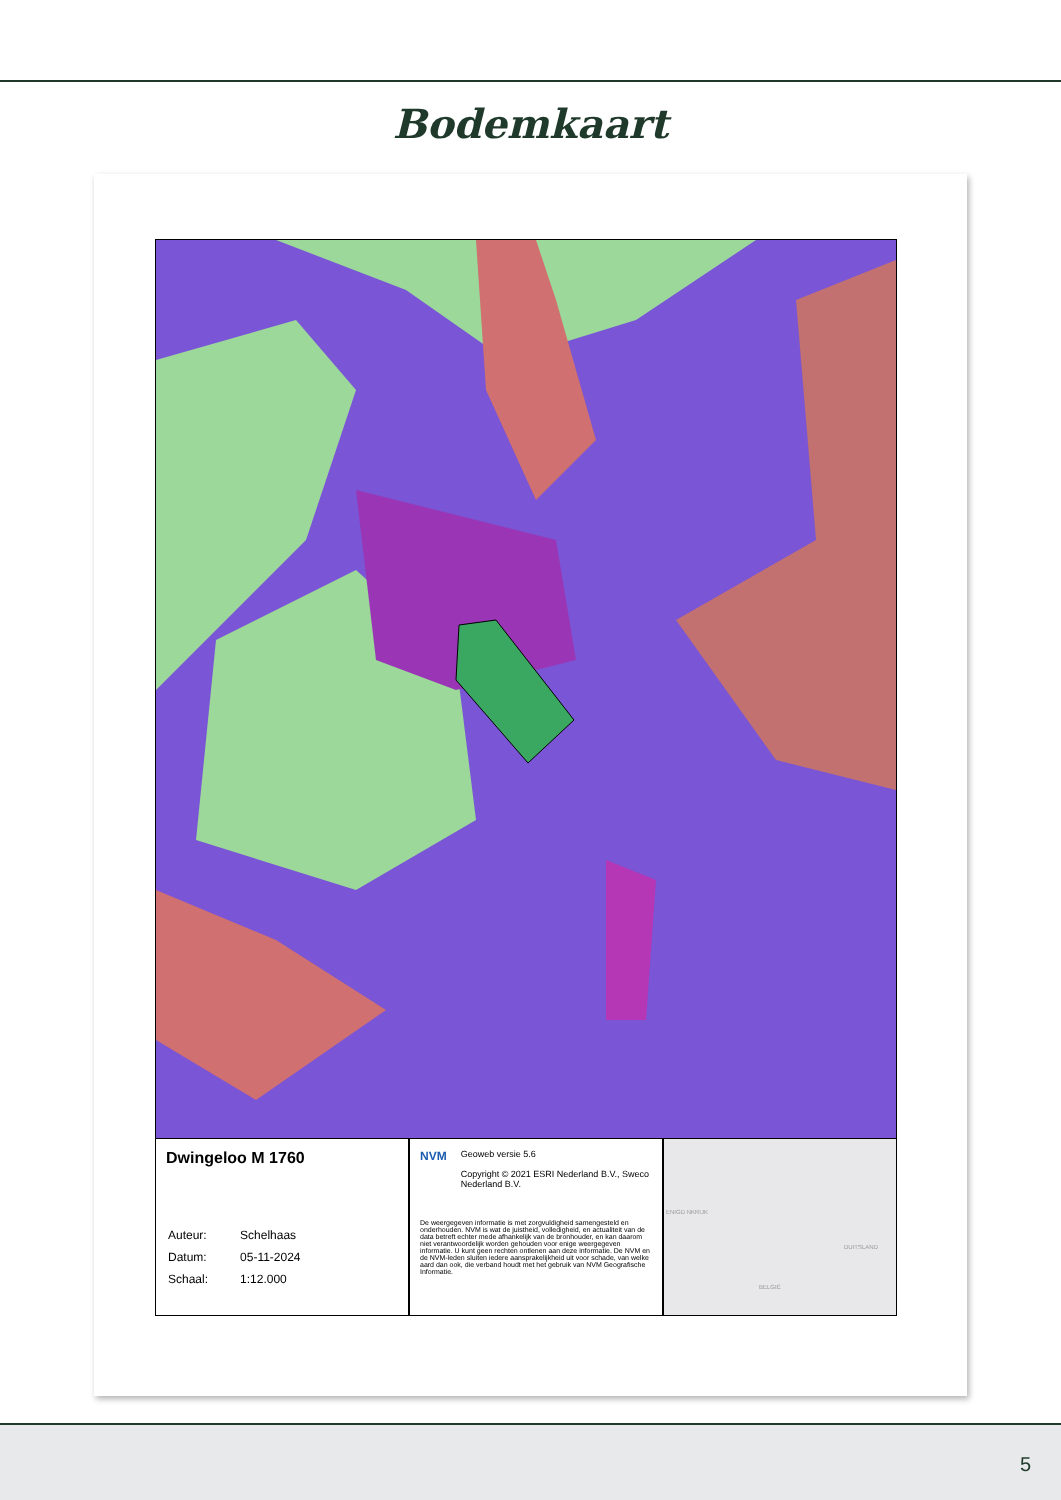Bodemkaart
Dwingeloo M 1760
| Auteur: | Schelhaas |
| Datum: | 05-11-2024 |
| Schaal: | 1:12.000 |
NVM
Geoweb versie 5.6
Copyright © 2021 ESRI Nederland B.V., Sweco Nederland B.V.
De weergegeven informatie is met zorgvuldigheid samengesteld en onderhouden. NVM is wat de juistheid, volledigheid, en actualiteit van de data betreft echter mede afhankelijk van de bronhouder, en kan daarom niet verantwoordelijk worden gehouden voor enige weergegeven informatie. U kunt geen rechten ontlenen aan deze informatie. De NVM en de NVM-leden sluiten iedere aansprakelijkheid uit voor schade, van welke aard dan ook, die verband houdt met het gebruik van NVM Geografische Informatie.
ENIGD NKRIJK
DUITSLAND
BELGIË
5